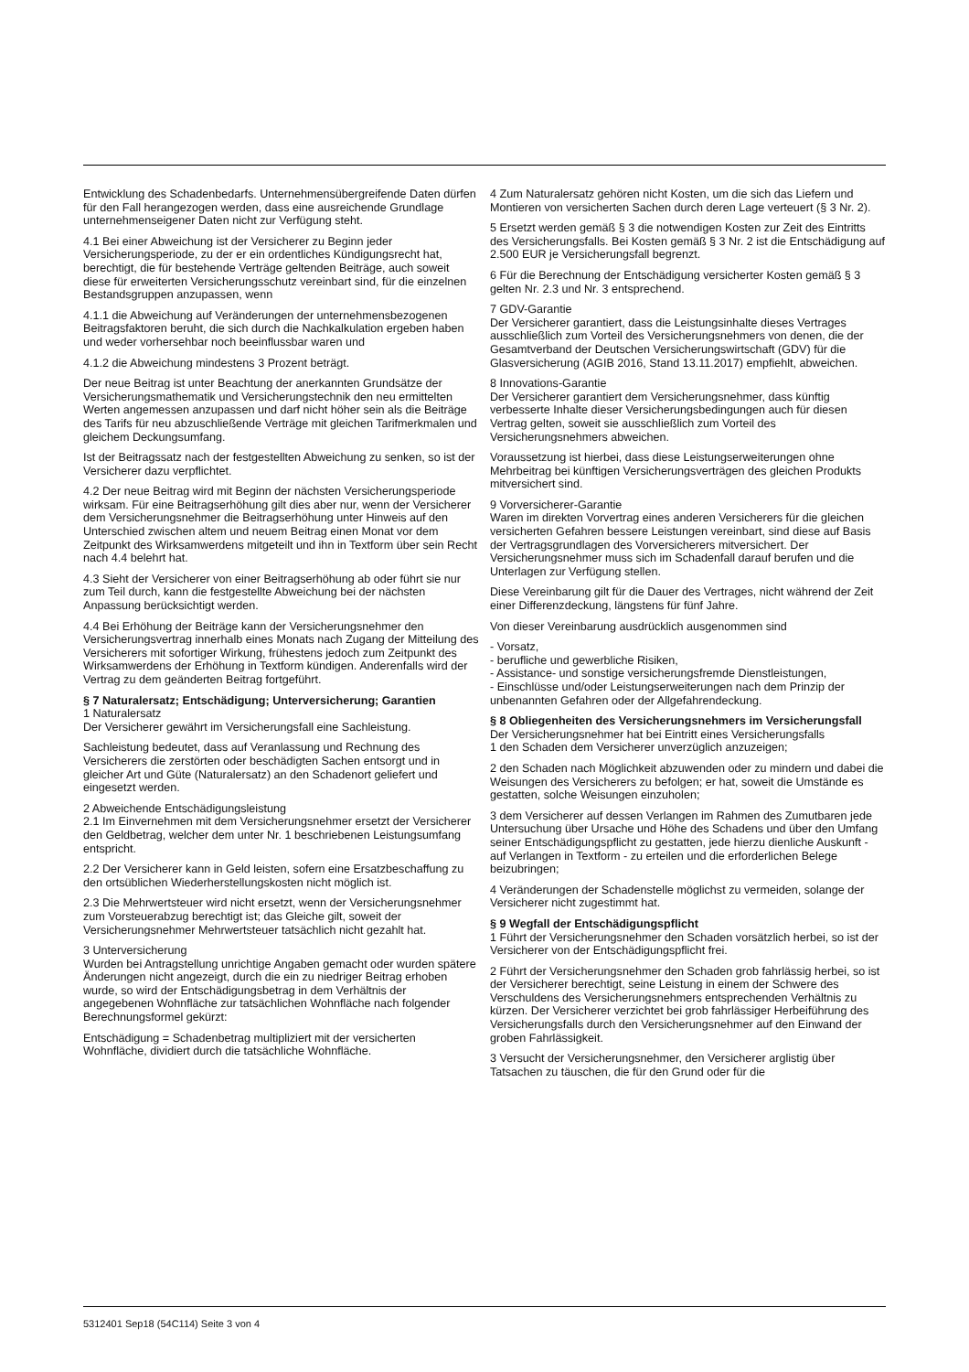Entwicklung des Schadenbedarfs. Unternehmensübergreifende Daten dürfen für den Fall herangezogen werden, dass eine ausreichende Grundlage unternehmenseigener Daten nicht zur Verfügung steht.
4.1 Bei einer Abweichung ist der Versicherer zu Beginn jeder Versicherungsperiode, zu der er ein ordentliches Kündigungsrecht hat, berechtigt, die für bestehende Verträge geltenden Beiträge, auch soweit diese für erweiterten Versicherungsschutz vereinbart sind, für die einzelnen Bestandsgruppen anzupassen, wenn
4.1.1 die Abweichung auf Veränderungen der unternehmensbezogenen Beitragsfaktoren beruht, die sich durch die Nachkalkulation ergeben haben und weder vorhersehbar noch beeinflussbar waren und
4.1.2 die Abweichung mindestens 3 Prozent beträgt.
Der neue Beitrag ist unter Beachtung der anerkannten Grundsätze der Versicherungsmathematik und Versicherungstechnik den neu ermittelten Werten angemessen anzupassen und darf nicht höher sein als die Beiträge des Tarifs für neu abzuschließende Verträge mit gleichen Tarifmerkmalen und gleichem Deckungsumfang.
Ist der Beitragssatz nach der festgestellten Abweichung zu senken, so ist der Versicherer dazu verpflichtet.
4.2 Der neue Beitrag wird mit Beginn der nächsten Versicherungsperiode wirksam. Für eine Beitragserhöhung gilt dies aber nur, wenn der Versicherer dem Versicherungsnehmer die Beitragserhöhung unter Hinweis auf den Unterschied zwischen altem und neuem Beitrag einen Monat vor dem Zeitpunkt des Wirksamwerdens mitgeteilt und ihn in Textform über sein Recht nach 4.4 belehrt hat.
4.3 Sieht der Versicherer von einer Beitragserhöhung ab oder führt sie nur zum Teil durch, kann die festgestellte Abweichung bei der nächsten Anpassung berücksichtigt werden.
4.4 Bei Erhöhung der Beiträge kann der Versicherungsnehmer den Versicherungsvertrag innerhalb eines Monats nach Zugang der Mitteilung des Versicherers mit sofortiger Wirkung, frühestens jedoch zum Zeitpunkt des Wirksamwerdens der Erhöhung in Textform kündigen. Anderenfalls wird der Vertrag zu dem geänderten Beitrag fortgeführt.
§ 7 Naturalersatz; Entschädigung; Unterversicherung; Garantien
1 Naturalersatz
Der Versicherer gewährt im Versicherungsfall eine Sachleistung.
Sachleistung bedeutet, dass auf Veranlassung und Rechnung des Versicherers die zerstörten oder beschädigten Sachen entsorgt und in gleicher Art und Güte (Naturalersatz) an den Schadenort geliefert und eingesetzt werden.
2 Abweichende Entschädigungsleistung
2.1 Im Einvernehmen mit dem Versicherungsnehmer ersetzt der Versicherer den Geldbetrag, welcher dem unter Nr. 1 beschriebenen Leistungsumfang entspricht.
2.2 Der Versicherer kann in Geld leisten, sofern eine Ersatzbeschaffung zu den ortsüblichen Wiederherstellungskosten nicht möglich ist.
2.3 Die Mehrwertsteuer wird nicht ersetzt, wenn der Versicherungsnehmer zum Vorsteuerabzug berechtigt ist; das Gleiche gilt, soweit der Versicherungsnehmer Mehrwertsteuer tatsächlich nicht gezahlt hat.
3 Unterversicherung
Wurden bei Antragstellung unrichtige Angaben gemacht oder wurden spätere Änderungen nicht angezeigt, durch die ein zu niedriger Beitrag erhoben wurde, so wird der Entschädigungsbetrag in dem Verhältnis der angegebenen Wohnfläche zur tatsächlichen Wohnfläche nach folgender Berechnungsformel gekürzt:
Entschädigung = Schadenbetrag multipliziert mit der versicherten Wohnfläche, dividiert durch die tatsächliche Wohnfläche.
4 Zum Naturalersatz gehören nicht Kosten, um die sich das Liefern und Montieren von versicherten Sachen durch deren Lage verteuert (§ 3 Nr. 2).
5 Ersetzt werden gemäß § 3 die notwendigen Kosten zur Zeit des Eintritts des Versicherungsfalls. Bei Kosten gemäß § 3 Nr. 2 ist die Entschädigung auf 2.500 EUR je Versicherungsfall begrenzt.
6 Für die Berechnung der Entschädigung versicherter Kosten gemäß § 3 gelten Nr. 2.3 und Nr. 3 entsprechend.
7 GDV-Garantie
Der Versicherer garantiert, dass die Leistungsinhalte dieses Vertrages ausschließlich zum Vorteil des Versicherungsnehmers von denen, die der Gesamtverband der Deutschen Versicherungswirtschaft (GDV) für die Glasversicherung (AGIB 2016, Stand 13.11.2017) empfiehlt, abweichen.
8 Innovations-Garantie
Der Versicherer garantiert dem Versicherungsnehmer, dass künftig verbesserte Inhalte dieser Versicherungsbedingungen auch für diesen Vertrag gelten, soweit sie ausschließlich zum Vorteil des Versicherungsnehmers abweichen.
Voraussetzung ist hierbei, dass diese Leistungserweiterungen ohne Mehrbeitrag bei künftigen Versicherungsverträgen des gleichen Produkts mitversichert sind.
9 Vorversicherer-Garantie
Waren im direkten Vorvertrag eines anderen Versicherers für die gleichen versicherten Gefahren bessere Leistungen vereinbart, sind diese auf Basis der Vertragsgrundlagen des Vorversicherers mitversichert. Der Versicherungsnehmer muss sich im Schadenfall darauf berufen und die Unterlagen zur Verfügung stellen.
Diese Vereinbarung gilt für die Dauer des Vertrages, nicht während der Zeit einer Differenzdeckung, längstens für fünf Jahre.
Von dieser Vereinbarung ausdrücklich ausgenommen sind
- Vorsatz,
- berufliche und gewerbliche Risiken,
- Assistance- und sonstige versicherungsfremde Dienstleistungen,
- Einschlüsse und/oder Leistungserweiterungen nach dem Prinzip der unbenannten Gefahren oder der Allgefahrendeckung.
§ 8 Obliegenheiten des Versicherungsnehmers im Versicherungsfall
Der Versicherungsnehmer hat bei Eintritt eines Versicherungsfalls
1 den Schaden dem Versicherer unverzüglich anzuzeigen;
2 den Schaden nach Möglichkeit abzuwenden oder zu mindern und dabei die Weisungen des Versicherers zu befolgen; er hat, soweit die Umstände es gestatten, solche Weisungen einzuholen;
3 dem Versicherer auf dessen Verlangen im Rahmen des Zumutbaren jede Untersuchung über Ursache und Höhe des Schadens und über den Umfang seiner Entschädigungspflicht zu gestatten, jede hierzu dienliche Auskunft - auf Verlangen in Textform - zu erteilen und die erforderlichen Belege beizubringen;
4 Veränderungen der Schadenstelle möglichst zu vermeiden, solange der Versicherer nicht zugestimmt hat.
§ 9 Wegfall der Entschädigungspflicht
1 Führt der Versicherungsnehmer den Schaden vorsätzlich herbei, so ist der Versicherer von der Entschädigungspflicht frei.
2 Führt der Versicherungsnehmer den Schaden grob fahrlässig herbei, so ist der Versicherer berechtigt, seine Leistung in einem der Schwere des Verschuldens des Versicherungsnehmers entsprechenden Verhältnis zu kürzen. Der Versicherer verzichtet bei grob fahrlässiger Herbeiführung des Versicherungsfalls durch den Versicherungsnehmer auf den Einwand der groben Fahrlässigkeit.
3 Versucht der Versicherungsnehmer, den Versicherer arglistig über Tatsachen zu täuschen, die für den Grund oder für die
5312401 Sep18 (54C114) Seite 3 von 4